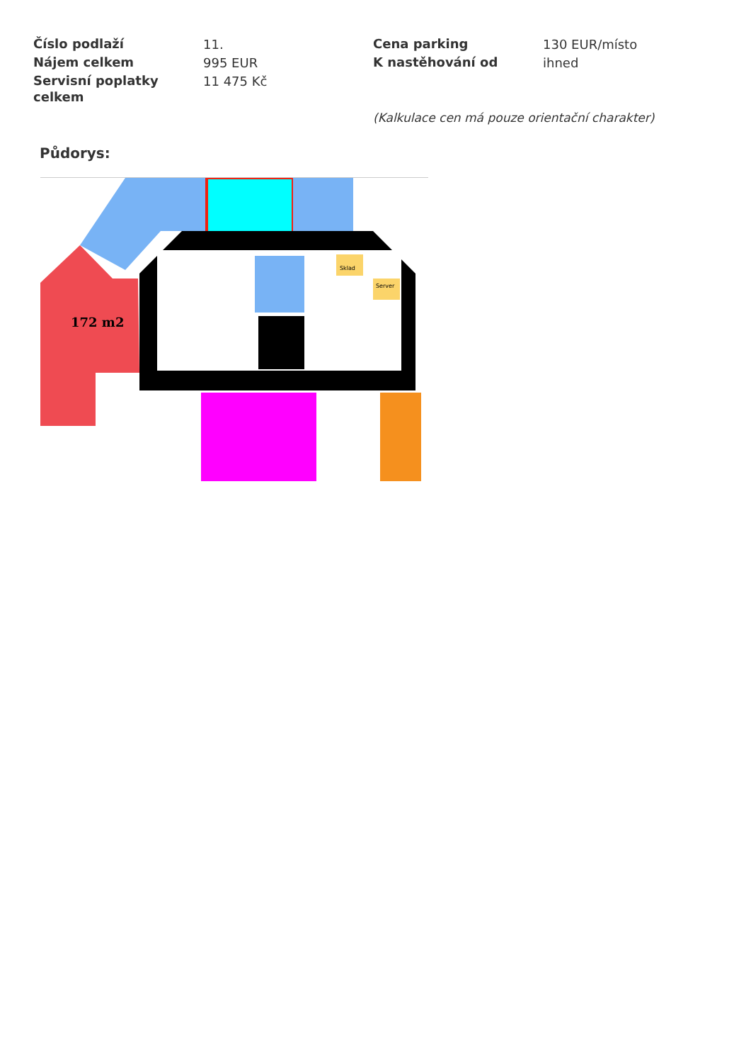| Číslo podlaží | 11. | Cena parking | 130 EUR/místo |
| Nájem celkem | 995 EUR | K nastěhování od | ihned |
| Servisní poplatky celkem | 11 475 Kč | | |
(Kalkulace cen má pouze orientační charakter)
Půdorys:
172 m2
Sklad
Server